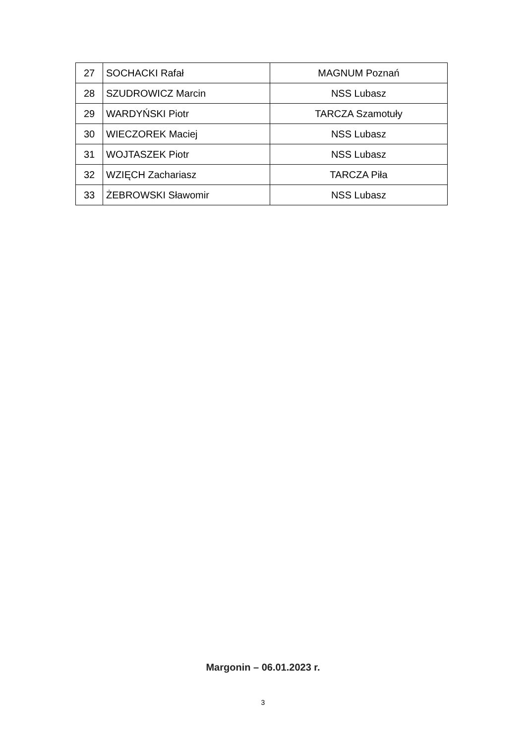| 27 | SOCHACKI Rafał | MAGNUM Poznań |
| 28 | SZUDROWICZ Marcin | NSS Lubasz |
| 29 | WARDYŃSKI Piotr | TARCZA Szamotuły |
| 30 | WIECZOREK Maciej | NSS Lubasz |
| 31 | WOJTASZEK Piotr | NSS Lubasz |
| 32 | WZIĘCH Zachariasz | TARCZA Piła |
| 33 | ŻEBROWSKI Sławomir | NSS Lubasz |
Margonin – 06.01.2023 r.
3